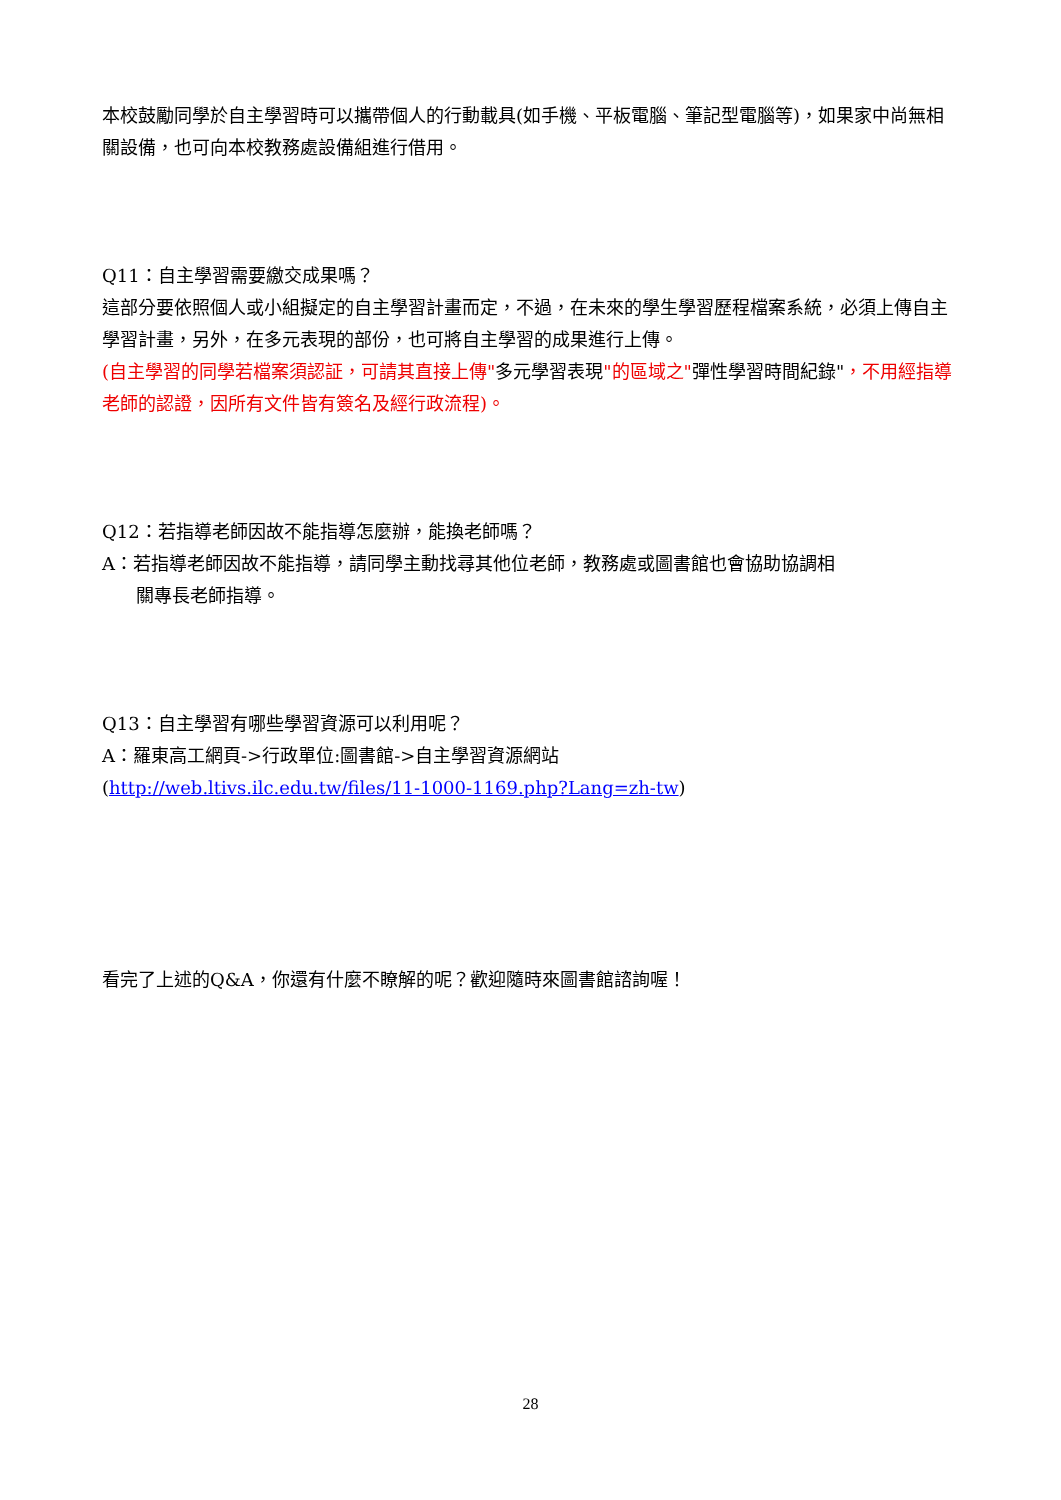本校鼓勵同學於自主學習時可以攜帶個人的行動載具(如手機、平板電腦、筆記型電腦等)，如果家中尚無相關設備，也可向本校教務處設備組進行借用。
Q11：自主學習需要繳交成果嗎？
這部分要依照個人或小組擬定的自主學習計畫而定，不過，在未來的學生學習歷程檔案系統，必須上傳自主學習計畫，另外，在多元表現的部份，也可將自主學習的成果進行上傳。
(自主學習的同學若檔案須認証，可請其直接上傳"多元學習表現"的區域之"彈性學習時間紀錄"，不用經指導老師的認證，因所有文件皆有簽名及經行政流程)。
Q12：若指導老師因故不能指導怎麼辦，能換老師嗎？
A：若指導老師因故不能指導，請同學主動找尋其他位老師，教務處或圖書館也會協助協調相
關專長老師指導。
Q13：自主學習有哪些學習資源可以利用呢？
A：羅東高工網頁->行政單位:圖書館->自主學習資源網站
(http://web.ltivs.ilc.edu.tw/files/11-1000-1169.php?Lang=zh-tw)
看完了上述的Q&A，你還有什麼不瞭解的呢？歡迎隨時來圖書館諮詢喔！
28